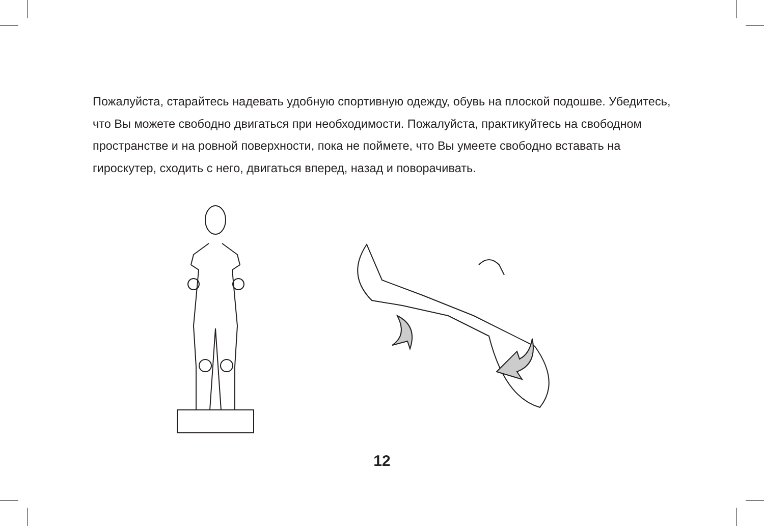Пожалуйста, старайтесь надевать удобную спортивную одежду, обувь на плоской подошве. Убедитесь, что Вы можете свободно двигаться при необходимости. Пожалуйста, практикуйтесь на свободном пространстве и на ровной поверхности, пока не поймете, что Вы умеете свободно вставать на гироскутер, сходить с него, двигаться вперед, назад и поворачивать.
12